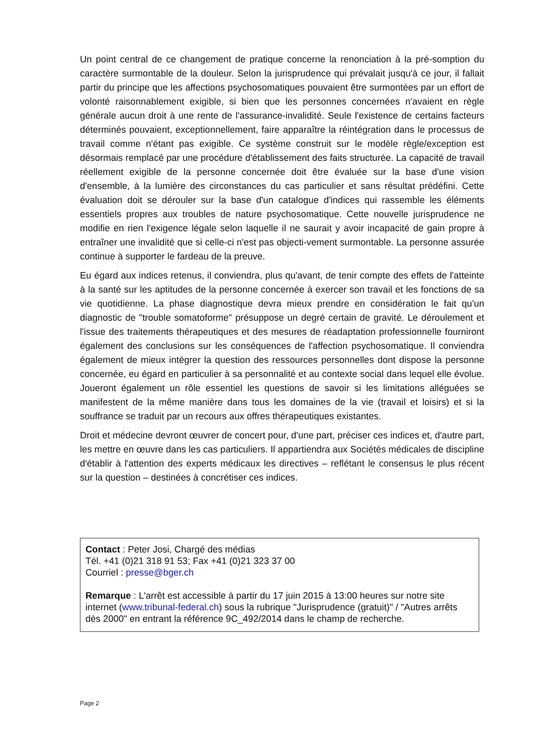Un point central de ce changement de pratique concerne la renonciation à la pré-somption du caractère surmontable de la douleur. Selon la jurisprudence qui prévalait jusqu'à ce jour, il fallait partir du principe que les affections psychosomatiques pouvaient être surmontées par un effort de volonté raisonnablement exigible, si bien que les personnes concernées n'avaient en règle générale aucun droit à une rente de l'assurance-invalidité. Seule l'existence de certains facteurs déterminés pouvaient, exceptionnellement, faire apparaître la réintégration dans le processus de travail comme n'étant pas exigible. Ce système construit sur le modèle règle/exception est désormais remplacé par une procédure d'établissement des faits structurée. La capacité de travail réellement exigible de la personne concernée doit être évaluée sur la base d'une vision d'ensemble, à la lumière des circonstances du cas particulier et sans résultat prédéfini. Cette évaluation doit se dérouler sur la base d'un catalogue d'indices qui rassemble les éléments essentiels propres aux troubles de nature psychosomatique. Cette nouvelle jurisprudence ne modifie en rien l'exigence légale selon laquelle il ne saurait y avoir incapacité de gain propre à entraîner une invalidité que si celle-ci n'est pas objecti-vement surmontable. La personne assurée continue à supporter le fardeau de la preuve.
Eu égard aux indices retenus, il conviendra, plus qu'avant, de tenir compte des effets de l'atteinte à la santé sur les aptitudes de la personne concernée à exercer son travail et les fonctions de sa vie quotidienne. La phase diagnostique devra mieux prendre en considération le fait qu'un diagnostic de "trouble somatoforme" présuppose un degré certain de gravité. Le déroulement et l'issue des traitements thérapeutiques et des mesures de réadaptation professionnelle fourniront également des conclusions sur les conséquences de l'affection psychosomatique. Il conviendra également de mieux intégrer la question des ressources personnelles dont dispose la personne concernée, eu égard en particulier à sa personnalité et au contexte social dans lequel elle évolue. Joueront également un rôle essentiel les questions de savoir si les limitations alléguées se manifestent de la même manière dans tous les domaines de la vie (travail et loisirs) et si la souffrance se traduit par un recours aux offres thérapeutiques existantes.
Droit et médecine devront œuvrer de concert pour, d'une part, préciser ces indices et, d'autre part, les mettre en œuvre dans les cas particuliers. Il appartiendra aux Sociétés médicales de discipline d'établir à l'attention des experts médicaux les directives – reflétant le consensus le plus récent sur la question – destinées à concrétiser ces indices.
Contact : Peter Josi, Chargé des médias
Tél. +41 (0)21 318 91 53; Fax +41 (0)21 323 37 00
Courriel : presse@bger.ch
Remarque : L'arrêt est accessible à partir du 17 juin 2015 à 13:00 heures sur notre site internet (www.tribunal-federal.ch) sous la rubrique "Jurisprudence (gratuit)" / "Autres arrêts dès 2000" en entrant la référence 9C_492/2014 dans le champ de recherche.
Page 2